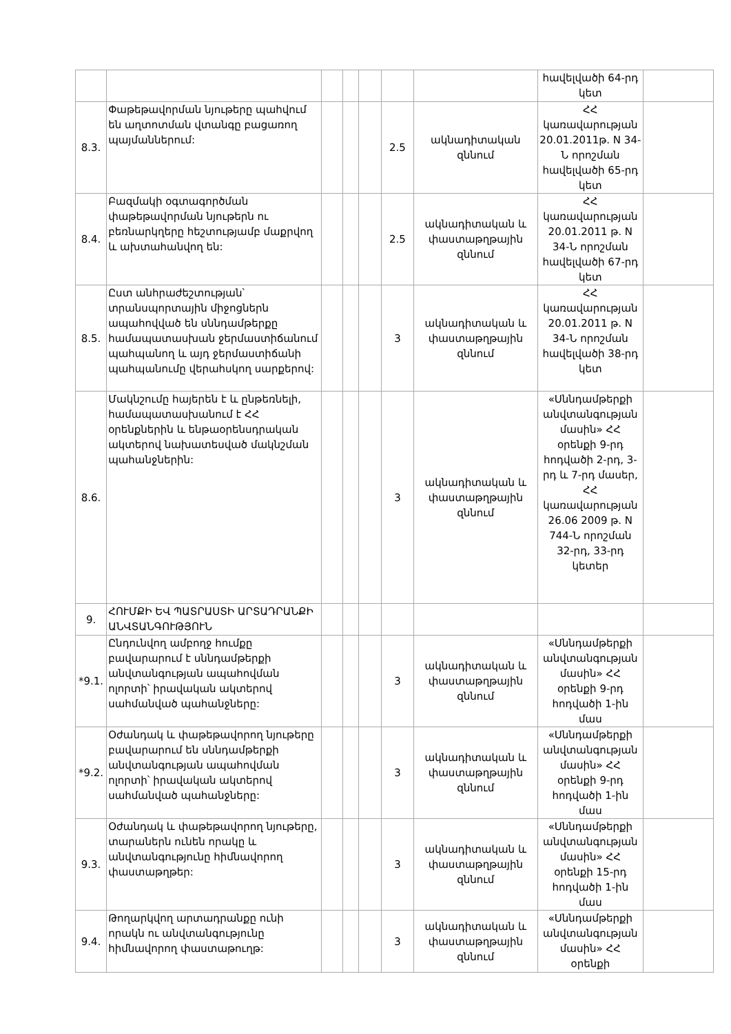| | | | | | | | հավելվածի 64-րդ կետ | |
| 8.3. | Փաթեթավորման նյութերը պահվում են աղտոտման վտանգը բացառող պայմաններում: | | | | 2.5 | ակնադիտական զննում | ՀՀ կառավարության 20.01.2011թ. N 34-Ն որոշման հավելվածի 65-րդ կետ | |
| 8.4. | Բազմակի օգտագործման փաթեթավորման նյութերն ու բեռնարկղերը հեշտությամբ մաքրվող և ախտահանվող են: | | | | 2.5 | ակնադիտական և փաստաթղթային զննում | ՀՀ կառավարության 20.01.2011 թ. N 34-Ն որոշման հավելվածի 67-րդ կետ | |
| 8.5. | Ըստ անհրաժեշտության՝ տրանսպորտային միջոցներն ապահովված են սննդամթերքը համապատասխան ջերմաստիճանում պահպանող և այդ ջերմաստիճանի պահպանումը վերահսկող սարքերով: | | | | 3 | ակնադիտական և փաստաթղթային զննում | ՀՀ կառավարության 20.01.2011 թ. N 34-Ն որոշման հավելվածի 38-րդ կետ | |
| 8.6. | Մակնշումը հայերեն է և ընթեռնելի, համապատասխանում է ՀՀ օրենքներին և ենթաօրենսդրական ակտերով նախատեսված մակնշման պահանջներին: | | | | 3 | ակնադիտական և փաստաթղթային զննում | «Սննդամթերքի անվտանգության մասին» ՀՀ օրենքի 9-րդ հոդվածի 2-րդ, 3-րդ և 7-րդ մասեր, ՀՀ կառավարության 26.06 2009 թ. N 744-Ն որոշման 32-րդ, 33-րդ կետեր | |
| 9. | ՀՈՒՄՔԻ ԵՎ ՊԱՏՐԱՍՏԻ ԱՐՏԱԴՐԱՆՔԻ ԱՆՎՏԱՆԳՈՒԹՅՈՒՆ | | | | | | | |
| *9.1. | Ընդունվող ամբողջ հումքը բավարարում է սննդամթերքի անվտանգության ապահովման ոլորտի՝ իրավական ակտերով սահմանված պահանջները: | | | | 3 | ակնադիտական և փաստաթղթային զննում | «Սննդամթերքի անվտանգության մասին» ՀՀ օրենքի 9-րդ հոդվածի 1-ին մաս | |
| *9.2. | Օժանդակ և փաթեթավորող նյութերը բավարարում են սննդամթերքի անվտանգության ապահովման ոլորտի՝ իրավական ակտերով սահմանված պահանջները: | | | | 3 | ակնադիտական և փաստաթղթային զննում | «Սննդամթերքի անվտանգության մասին» ՀՀ օրենքի 9-րդ հոդվածի 1-ին մաս | |
| 9.3. | Օժանդակ և փաթեթավորող նյութերը, տարաներն ունեն որակը և անվտանգությունը հիմնավորող փաստաթղթեր: | | | | 3 | ակնադիտական և փաստաթղթային զննում | «Սննդամթերքի անվտանգության մասին» ՀՀ օրենքի 15-րդ հոդվածի 1-ին մաս | |
| 9.4. | Թողարկվող արտադրանքը ունի որակն ու անվտանգությունը հիմնավորող փաստաթուղթ: | | | | 3 | ակնադիտական և փաստաթղթային զննում | «Սննդամթերքի անվտանգության մասին» ՀՀ օրենքի | |